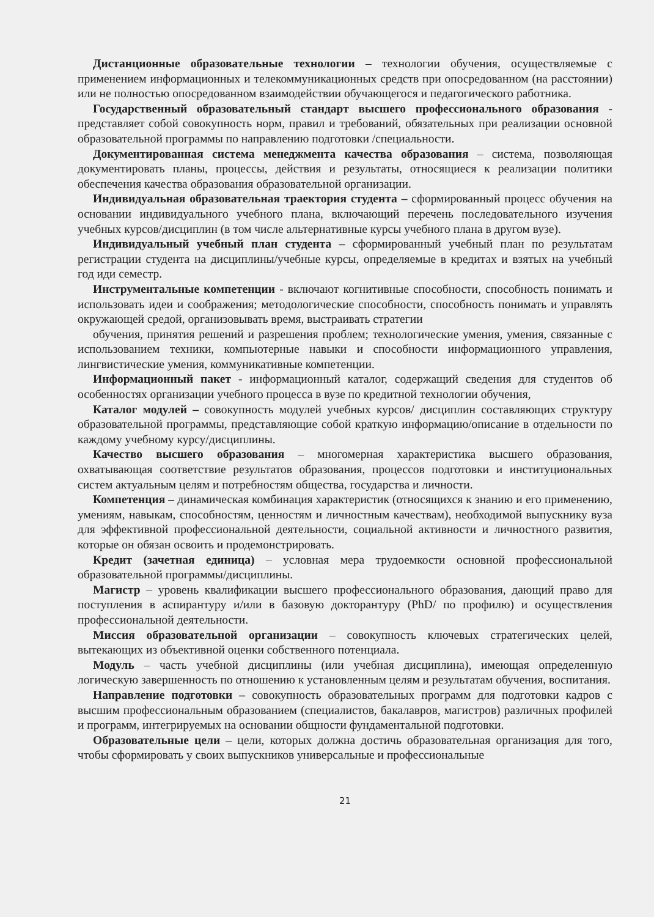Дистанционные образовательные технологии – технологии обучения, осуществляемые с применением информационных и телекоммуникационных средств при опосредованном (на расстоянии) или не полностью опосредованном взаимодействии обучающегося и педагогического работника.
Государственный образовательный стандарт высшего профессионального образования - представляет собой совокупность норм, правил и требований, обязательных при реализации основной образовательной программы по направлению подготовки /специальности.
Документированная система менеджмента качества образования – система, позволяющая документировать планы, процессы, действия и результаты, относящиеся к реализации политики обеспечения качества образования образовательной организации.
Индивидуальная образовательная траектория студента – сформированный процесс обучения на основании индивидуального учебного плана, включающий перечень последовательного изучения учебных курсов/дисциплин (в том числе альтернативные курсы учебного плана в другом вузе).
Индивидуальный учебный план студента – сформированный учебный план по результатам регистрации студента на дисциплины/учебные курсы, определяемые в кредитах и взятых на учебный год иди семестр.
Инструментальные компетенции - включают когнитивные способности, способность понимать и использовать идеи и соображения; методологические способности, способность понимать и управлять окружающей средой, организовывать время, выстраивать стратегии
обучения, принятия решений и разрешения проблем; технологические умения, умения, связанные с использованием техники, компьютерные навыки и способности информационного управления, лингвистические умения, коммуникативные компетенции.
Информационный пакет - информационный каталог, содержащий сведения для студентов об особенностях организации учебного процесса в вузе по кредитной технологии обучения,
Каталог модулей – совокупность модулей учебных курсов/ дисциплин составляющих структуру образовательной программы, представляющие собой краткую информацию/описание в отдельности по каждому учебному курсу/дисциплины.
Качество высшего образования – многомерная характеристика высшего образования, охватывающая соответствие результатов образования, процессов подготовки и институциональных систем актуальным целям и потребностям общества, государства и личности.
Компетенция – динамическая комбинация характеристик (относящихся к знанию и его применению, умениям, навыкам, способностям, ценностям и личностным качествам), необходимой выпускнику вуза для эффективной профессиональной деятельности, социальной активности и личностного развития, которые он обязан освоить и продемонстрировать.
Кредит (зачетная единица) – условная мера трудоемкости основной профессиональной образовательной программы/дисциплины.
Магистр – уровень квалификации высшего профессионального образования, дающий право для поступления в аспирантуру и/или в базовую докторантуру (PhD/ по профилю) и осуществления профессиональной деятельности.
Миссия образовательной организации – совокупность ключевых стратегических целей, вытекающих из объективной оценки собственного потенциала.
Модуль – часть учебной дисциплины (или учебная дисциплина), имеющая определенную логическую завершенность по отношению к установленным целям и результатам обучения, воспитания.
Направление подготовки – совокупность образовательных программ для подготовки кадров с высшим профессиональным образованием (специалистов, бакалавров, магистров) различных профилей и программ, интегрируемых на основании общности фундаментальной подготовки.
Образовательные цели – цели, которых должна достичь образовательная организация для того, чтобы сформировать у своих выпускников универсальные и профессиональные
21